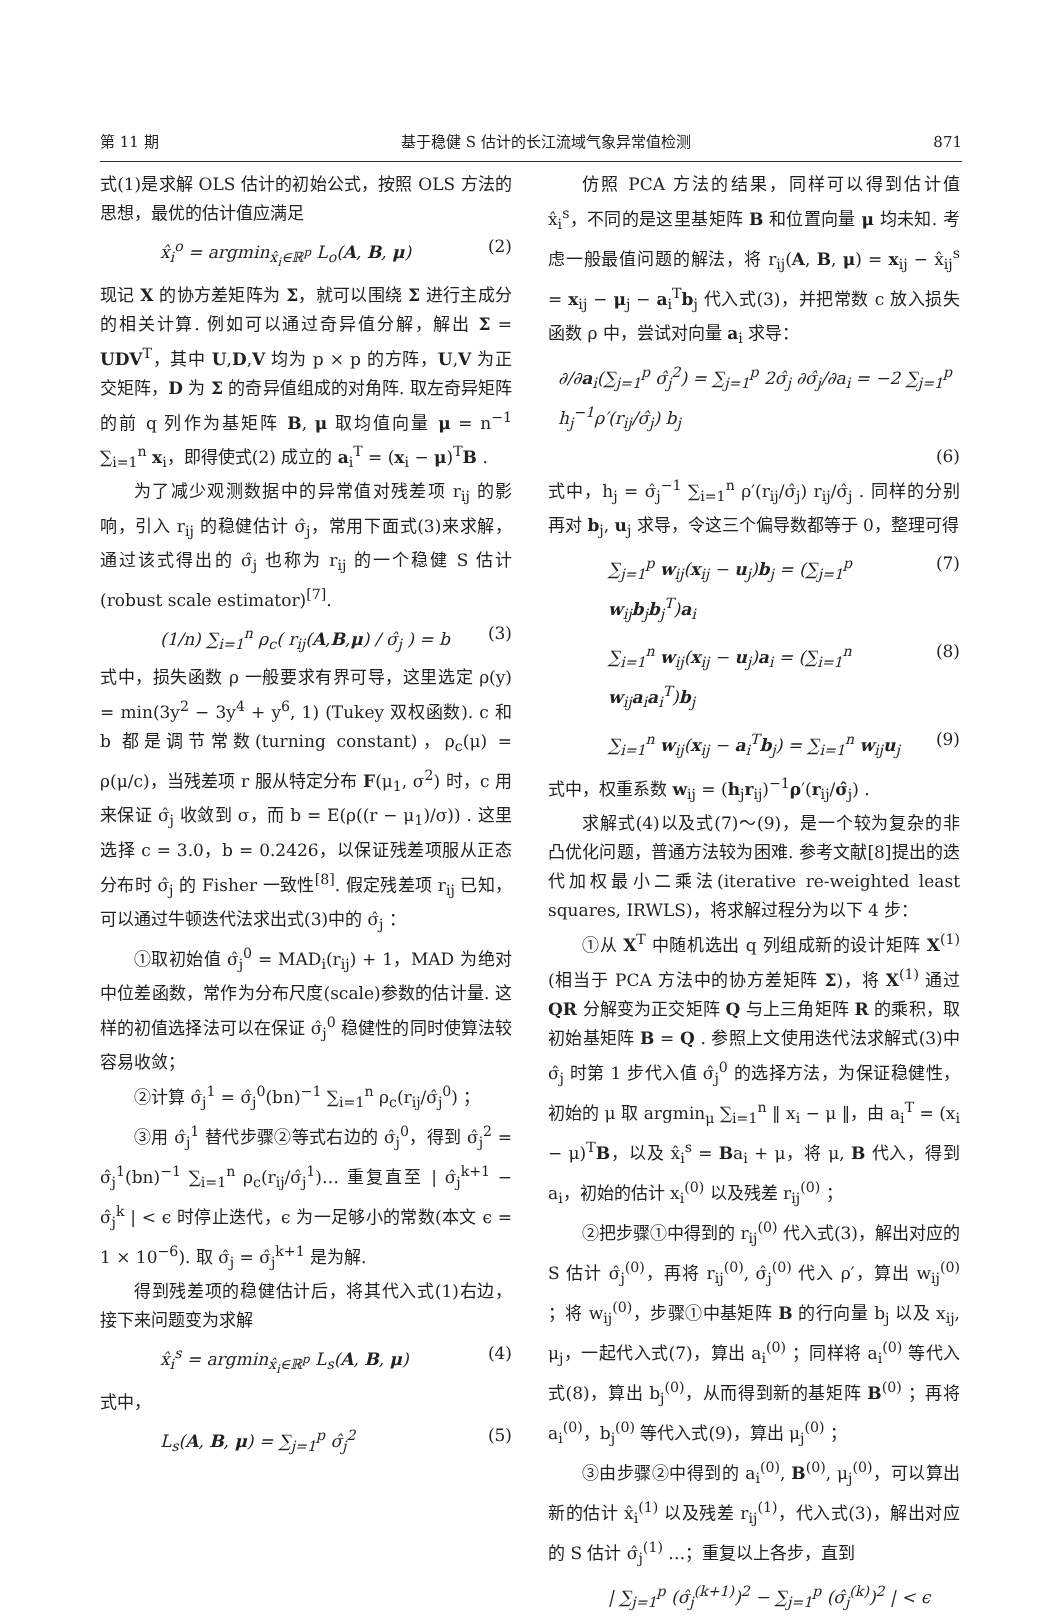第 11 期 基于稳健 S 估计的长江流域气象异常值检测 871
式(1)是求解 OLS 估计的初始公式，按照 OLS 方法的思想，最优的估计值应满足
x̂<sub>i</sub><sup>o</sup> = argmin<sub>x̂<sub>i</sub>∈ℝ<sup>p</sup></sub> L<sub>o</sub>(A, B, μ) (2)
现记 X 的协方差矩阵为 Σ，就可以围绕 Σ 进行主成分的相关计算. 例如可以通过奇异值分解，解出 Σ = UDV<sup>T</sup>，其中 U,D,V 均为 p × p 的方阵，U,V 为正交矩阵，D 为 Σ 的奇异值组成的对角阵. 取左奇异矩阵的前 q 列作为基矩阵 B, μ 取均值向量 μ = n<sup>−1</sup> ∑<sub>i=1</sub><sup>n</sup> x<sub>i</sub>，即得使式(2) 成立的 a<sub>i</sub><sup>T</sup> = (x<sub>i</sub> − μ)<sup>T</sup>B .
为了减少观测数据中的异常值对残差项 r<sub>ij</sub> 的影响，引入 r<sub>ij</sub> 的稳健估计 σ̂<sub>j</sub>，常用下面式(3)来求解，通过该式得出的 σ̂<sub>j</sub> 也称为 r<sub>ij</sub> 的一个稳健 S 估计(robust scale estimator)<sup>[7]</sup>.
(1/n) ∑<sub>i=1</sub><sup>n</sup> ρ<sub>c</sub>( r<sub>ij</sub>(A,B,μ) / σ̂<sub>j</sub> ) = b (3)
式中，损失函数 ρ 一般要求有界可导，这里选定 ρ(y) = min(3y<sup>2</sup> − 3y<sup>4</sup> + y<sup>6</sup>, 1) (Tukey 双权函数). c 和 b 都是调节常数(turning constant)，ρ<sub>c</sub>(μ) = ρ(μ/c)，当残差项 r 服从特定分布 F(μ<sub>1</sub>, σ<sup>2</sup>) 时，c 用来保证 σ̂<sub>j</sub> 收敛到 σ，而 b = E(ρ((r − μ<sub>1</sub>)/σ)) . 这里选择 c = 3.0，b = 0.2426，以保证残差项服从正态分布时 σ̂<sub>j</sub> 的 Fisher 一致性<sup>[8]</sup>. 假定残差项 r<sub>ij</sub> 已知，可以通过牛顿迭代法求出式(3)中的 σ̂<sub>j</sub> ：
①取初始值 σ̂<sub>j</sub><sup>0</sup> = MAD<sub>i</sub>(r<sub>ij</sub>) + 1，MAD 为绝对中位差函数，常作为分布尺度(scale)参数的估计量. 这样的初值选择法可以在保证 σ̂<sub>j</sub><sup>0</sup> 稳健性的同时使算法较容易收敛；
②计算 σ̂<sub>j</sub><sup>1</sup> = σ̂<sub>j</sub><sup>0</sup>(bn)<sup>−1</sup> ∑<sub>i=1</sub><sup>n</sup> ρ<sub>c</sub>(r<sub>ij</sub>/σ̂<sub>j</sub><sup>0</sup>) ；
③用 σ̂<sub>j</sub><sup>1</sup> 替代步骤②等式右边的 σ̂<sub>j</sub><sup>0</sup>，得到 σ̂<sub>j</sub><sup>2</sup> = σ̂<sub>j</sub><sup>1</sup>(bn)<sup>−1</sup> ∑<sub>i=1</sub><sup>n</sup> ρ<sub>c</sub>(r<sub>ij</sub>/σ̂<sub>j</sub><sup>1</sup>)… 重复直至 | σ̂<sub>j</sub><sup>k+1</sup> − σ̂<sub>j</sub><sup>k</sup> | < ϵ 时停止迭代，ϵ 为一足够小的常数(本文 ϵ = 1 × 10<sup>−6</sup>). 取 σ̂<sub>j</sub> = σ̂<sub>j</sub><sup>k+1</sup> 是为解.
得到残差项的稳健估计后，将其代入式(1)右边，接下来问题变为求解
x̂<sub>i</sub><sup>s</sup> = argmin<sub>x̂<sub>i</sub>∈ℝ<sup>p</sup></sub> L<sub>s</sub>(A, B, μ) (4)
式中，
L<sub>s</sub>(A, B, μ) = ∑<sub>j=1</sub><sup>p</sup> σ̂<sub>j</sub><sup>2</sup> (5)
仿照 PCA 方法的结果，同样可以得到估计值 x̂<sub>i</sub><sup>s</sup>，不同的是这里基矩阵 B 和位置向量 μ 均未知. 考虑一般最值问题的解法，将 r<sub>ij</sub>(A, B, μ) = x<sub>ij</sub> − x̂<sub>ij</sub><sup>s</sup> = x<sub>ij</sub> − μ<sub>j</sub> − a<sub>i</sub><sup>T</sup>b<sub>j</sub> 代入式(3)，并把常数 c 放入损失函数 ρ 中，尝试对向量 a<sub>i</sub> 求导：
∂/∂a<sub>i</sub>(∑<sub>j=1</sub><sup>p</sup> σ̂<sub>j</sub><sup>2</sup>) = ∑<sub>j=1</sub><sup>p</sup> 2σ̂<sub>j</sub> ∂σ̂<sub>j</sub>/∂a<sub>i</sub> = −2 ∑<sub>j=1</sub><sup>p</sup> h<sub>j</sub><sup>−1</sup>ρ′(r<sub>ij</sub>/σ̂<sub>j</sub>) b<sub>j</sub>
(6)
式中，h<sub>j</sub> = σ̂<sub>j</sub><sup>−1</sup> ∑<sub>i=1</sub><sup>n</sup> ρ′(r<sub>ij</sub>/σ̂<sub>j</sub>) r<sub>ij</sub>/σ̂<sub>j</sub> . 同样的分别再对 b<sub>j</sub>, u<sub>j</sub> 求导，令这三个偏导数都等于 0，整理可得
∑<sub>j=1</sub><sup>p</sup> w<sub>ij</sub>(x<sub>ij</sub> − u<sub>j</sub>)b<sub>j</sub> = (∑<sub>j=1</sub><sup>p</sup> w<sub>ij</sub>b<sub>j</sub>b<sub>j</sub><sup>T</sup>)a<sub>i</sub> (7)
∑<sub>i=1</sub><sup>n</sup> w<sub>ij</sub>(x<sub>ij</sub> − u<sub>j</sub>)a<sub>i</sub> = (∑<sub>i=1</sub><sup>n</sup> w<sub>ij</sub>a<sub>i</sub>a<sub>i</sub><sup>T</sup>)b<sub>j</sub> (8)
∑<sub>i=1</sub><sup>n</sup> w<sub>ij</sub>(x<sub>ij</sub> − a<sub>i</sub><sup>T</sup>b<sub>j</sub>) = ∑<sub>i=1</sub><sup>n</sup> w<sub>ij</sub>u<sub>j</sub> (9)
式中，权重系数 w<sub>ij</sub> = (h<sub>j</sub>r<sub>ij</sub>)<sup>−1</sup>ρ′(r<sub>ij</sub>/σ̂<sub>j</sub>) .
求解式(4)以及式(7)～(9)，是一个较为复杂的非凸优化问题，普通方法较为困难. 参考文献[8]提出的迭代加权最小二乘法(iterative re-weighted least squares, IRWLS)，将求解过程分为以下 4 步：
①从 X<sup>T</sup> 中随机选出 q 列组成新的设计矩阵 X<sup>(1)</sup>(相当于 PCA 方法中的协方差矩阵 Σ)，将 X<sup>(1)</sup> 通过 QR 分解变为正交矩阵 Q 与上三角矩阵 R 的乘积，取初始基矩阵 B = Q . 参照上文使用迭代法求解式(3)中 σ̂<sub>j</sub> 时第 1 步代入值 σ̂<sub>j</sub><sup>0</sup> 的选择方法，为保证稳健性，初始的 μ 取 argmin<sub>μ</sub> ∑<sub>i=1</sub><sup>n</sup> ‖ x<sub>i</sub> − μ ‖，由 a<sub>i</sub><sup>T</sup> = (x<sub>i</sub> − μ)<sup>T</sup>B，以及 x̂<sub>i</sub><sup>s</sup> = Ba<sub>i</sub> + μ，将 μ, B 代入，得到 a<sub>i</sub>，初始的估计 x<sub>i</sub><sup>(0)</sup> 以及残差 r<sub>ij</sub><sup>(0)</sup> ；
②把步骤①中得到的 r<sub>ij</sub><sup>(0)</sup> 代入式(3)，解出对应的 S 估计 σ̂<sub>j</sub><sup>(0)</sup>，再将 r<sub>ij</sub><sup>(0)</sup>, σ̂<sub>j</sub><sup>(0)</sup> 代入 ρ′，算出 w<sub>ij</sub><sup>(0)</sup> ；将 w<sub>ij</sub><sup>(0)</sup>，步骤①中基矩阵 B 的行向量 b<sub>j</sub> 以及 x<sub>ij</sub>, μ<sub>j</sub>，一起代入式(7)，算出 a<sub>i</sub><sup>(0)</sup> ；同样将 a<sub>i</sub><sup>(0)</sup> 等代入式(8)，算出 b<sub>j</sub><sup>(0)</sup>，从而得到新的基矩阵 B<sup>(0)</sup> ；再将 a<sub>i</sub><sup>(0)</sup>，b<sub>j</sub><sup>(0)</sup> 等代入式(9)，算出 μ<sub>j</sub><sup>(0)</sup> ；
③由步骤②中得到的 a<sub>i</sub><sup>(0)</sup>, B<sup>(0)</sup>, μ<sub>j</sub><sup>(0)</sup>，可以算出新的估计 x̂<sub>i</sub><sup>(1)</sup> 以及残差 r<sub>ij</sub><sup>(1)</sup>，代入式(3)，解出对应的 S 估计 σ̂<sub>j</sub><sup>(1)</sup> …；重复以上各步，直到
| ∑<sub>j=1</sub><sup>p</sup> (σ̂<sub>j</sub><sup>(k+1)</sup>)<sup>2</sup> − ∑<sub>j=1</sub><sup>p</sup> (σ̂<sub>j</sub><sup>(k)</sup>)<sup>2</sup> | < ϵ